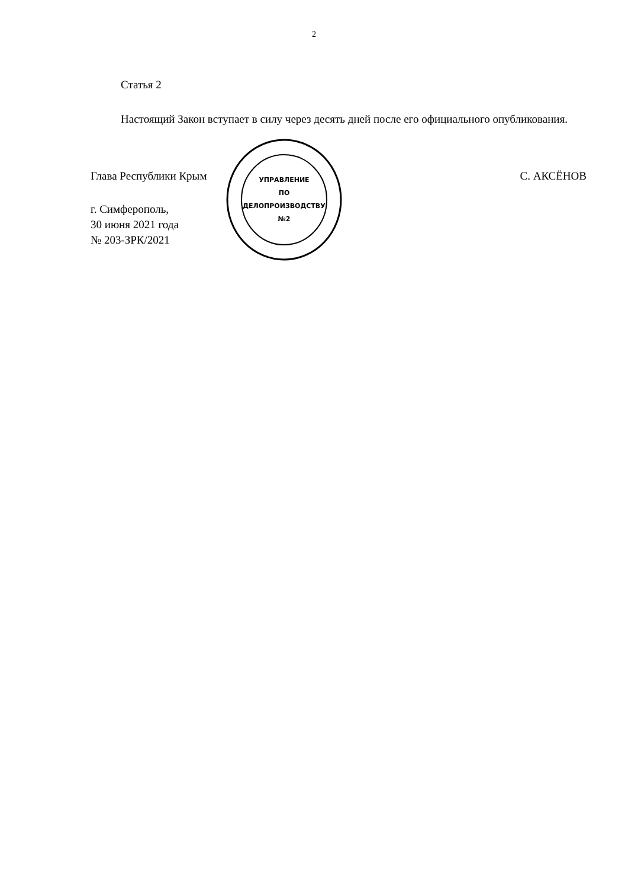2
Статья 2
Настоящий Закон вступает в силу через десять дней после его официального опубликования.
Глава Республики Крым С. АКСЁНОВ
г. Симферополь,
30 июня 2021 года
№ 203-ЗРК/2021
УПРАВЛЕНИЕ
ПО
ДЕЛОПРОИЗВОДСТВУ
№2